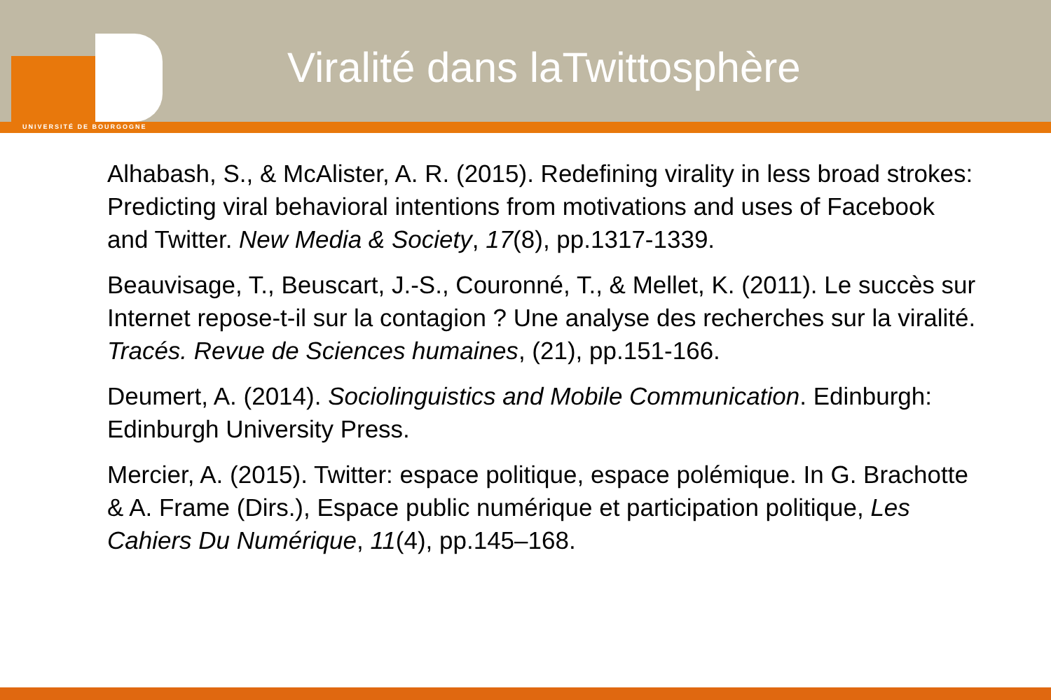Viralité dans laTwittosphère
UNIVERSITÉ DE BOURGOGNE
Alhabash, S., & McAlister, A. R. (2015). Redefining virality in less broad strokes: Predicting viral behavioral intentions from motivations and uses of Facebook and Twitter. New Media & Society, 17(8), pp.1317-1339.
Beauvisage, T., Beuscart, J.-S., Couronné, T., & Mellet, K. (2011). Le succès sur Internet repose-t-il sur la contagion ? Une analyse des recherches sur la viralité. Tracés. Revue de Sciences humaines, (21), pp.151-166.
Deumert, A. (2014). Sociolinguistics and Mobile Communication. Edinburgh: Edinburgh University Press.
Mercier, A. (2015). Twitter: espace politique, espace polémique. In G. Brachotte & A. Frame (Dirs.), Espace public numérique et participation politique, Les Cahiers Du Numérique, 11(4), pp.145–168.